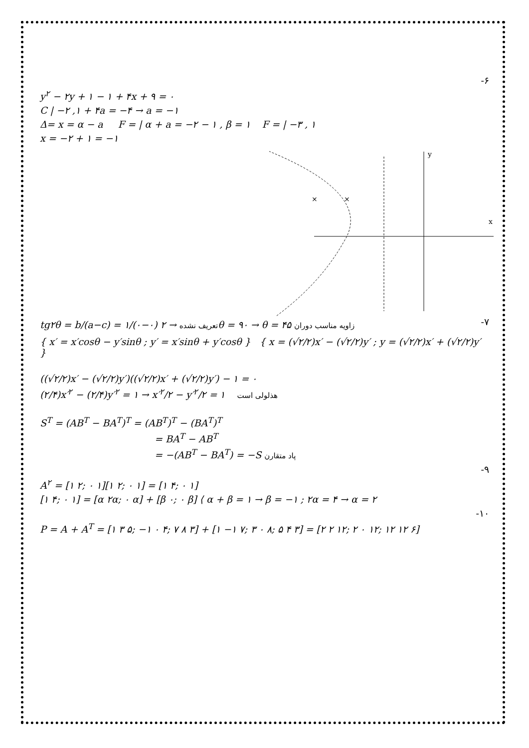-۶
y<sup>۲</sup> − ۲y + ۱ − ۱ + ۴x + ۹ = ۰
C | −۲ ,۱ + ۴a = −۴ → a = −۱
Δ= x = α − a F = | α + a = −۲ − ۱ , β = ۱ F = | −۳ , ۱
x = −۲ + ۱ = −۱
y
x
×
×
tg۲θ = b/(a−c) = ۱/(۰−۰) تعریف نشده → ۲θ = ۹۰ → θ = ۴۵ زاویه مناسب دوران
-۷
{ x′ = x′cosθ − y′sinθ ; y′ = x′sinθ + y′cosθ } { x = (√۲/۲)x′ − (√۲/۲)y′ ; y = (√۲/۲)x′ + (√۲/۲)y′ }
((√۲/۲)x′ − (√۲/۲)y′)((√۲/۲)x′ + (√۲/۲)y′) − ۱ = ۰
(۲/۴)x′<sup>۲</sup> − (۲/۴)y′<sup>۲</sup> = ۱ → x′<sup>۲</sup>/۲ − y′<sup>۲</sup>/۲ = ۱ هذلولی است
S<sup>T</sup> = (AB<sup>T</sup> − BA<sup>T</sup>)<sup>T</sup> = (AB<sup>T</sup>)<sup>T</sup> − (BA<sup>T</sup>)<sup>T</sup>
= BA<sup>T</sup> − AB<sup>T</sup>
= −(AB<sup>T</sup> − BA<sup>T</sup>) = −S پاد متقارن
-۹
A<sup>۲</sup> = [۱ ۲; ۰ ۱][۱ ۲; ۰ ۱] = [۱ ۴; ۰ ۱]
[۱ ۴; ۰ ۱] = [α ۲α; ۰ α] + [β ۰; ۰ β] ⟨ α + β = ۱ → β = −۱ ; ۲α = ۴ → α = ۲
-۱۰
P = A + A<sup>T</sup> = [۱ ۳ ۵; −۱ ۰ ۴; ۷ ۸ ۳] + [۱ −۱ ۷; ۳ ۰ ۸; ۵ ۴ ۳] = [۲ ۲ ۱۲; ۲ ۰ ۱۲; ۱۲ ۱۲ ۶]